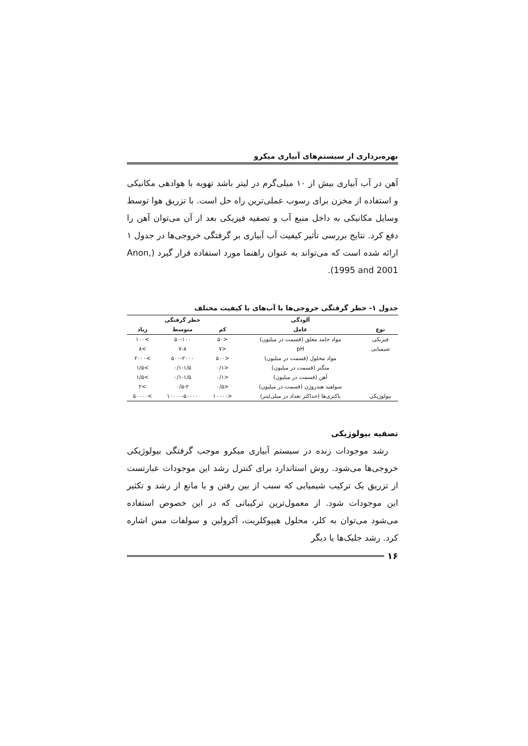بهره‌برداری از سیستم‌های آبیاری میکرو
آهن در آب آبیاری بیش از ۱۰ میلی‌گرم در لیتر باشد تهویه با هوادهی مکانیکی و استفاده از مخزن برای رسوب عملی‌ترین راه حل است. با تزریق هوا توسط وسایل مکانیکی به داخل منبع آب و تصفیه فیزیکی بعد از آن می‌توان آهن را دفع کرد. نتایج بررسی تأثیر کیفیت آب آبیاری بر گرفتگی خروجی‌ها در جدول ۱ ارائه شده است که می‌تواند به عنوان راهنما مورد استفاده قرار گیرد (Anon, 1995 and 2001).
جدول ۱- خطر گرفتگی خروجی‌ها با آب‌های با کیفیت مختلف
| | آلودگی | خطر گرفتگی | | |
| --- | --- | --- | --- | --- |
| نوع | عامل | کم | متوسط | زیاد |
| فیزیکی | مواد جامد معلق (قسمت در میلیون) | <۵۰ | ۵۰-۱۰۰ | >۱۰۰ |
| شیمیایی | pH | <۷ | ۷-۸ | >۸ |
| | مواد محلول (قسمت در میلیون) | <۵۰۰ | ۵۰۰-۲۰۰۰ | >۲۰۰۰ |
| | منگنز (قسمت در میلیون) | <۰/۱ | ۰/۱-۱/۵ | >۱/۵ |
| | آهن (قسمت در میلیون) | <۰/۱ | ۰/۱-۱/۵ | >۱/۵ |
| | سولفید هیدروژن (قسمت در میلیون) | <۰/۵ | ۰/۵-۲ | >۲ |
| بیولوژیکی | باکتری‌ها (حداکثر تعداد در میلی‌لیتر) | <۱۰۰۰۰ | ۱۰۰۰۰-۵۰۰۰۰ | >۵۰۰۰۰ |
تصفیه بیولوژیکی
رشد موجودات زنده در سیستم آبیاری میکرو موجب گرفتگی بیولوژیکی خروجی‌ها می‌شود. روش استاندارد برای کنترل رشد این موجودات عبارتست از تزریق یک ترکیب شیمیایی که سبب از بین رفتن و یا مانع از رشد و تکثیر این موجودات شود. از معمول‌ترین ترکیباتی که در این خصوص استفاده می‌شود می‌توان به کلر، محلول هیپوکلریت، آکرولین و سولفات مس اشاره کرد. رشد جلبک‌ها یا دیگر
۱۶